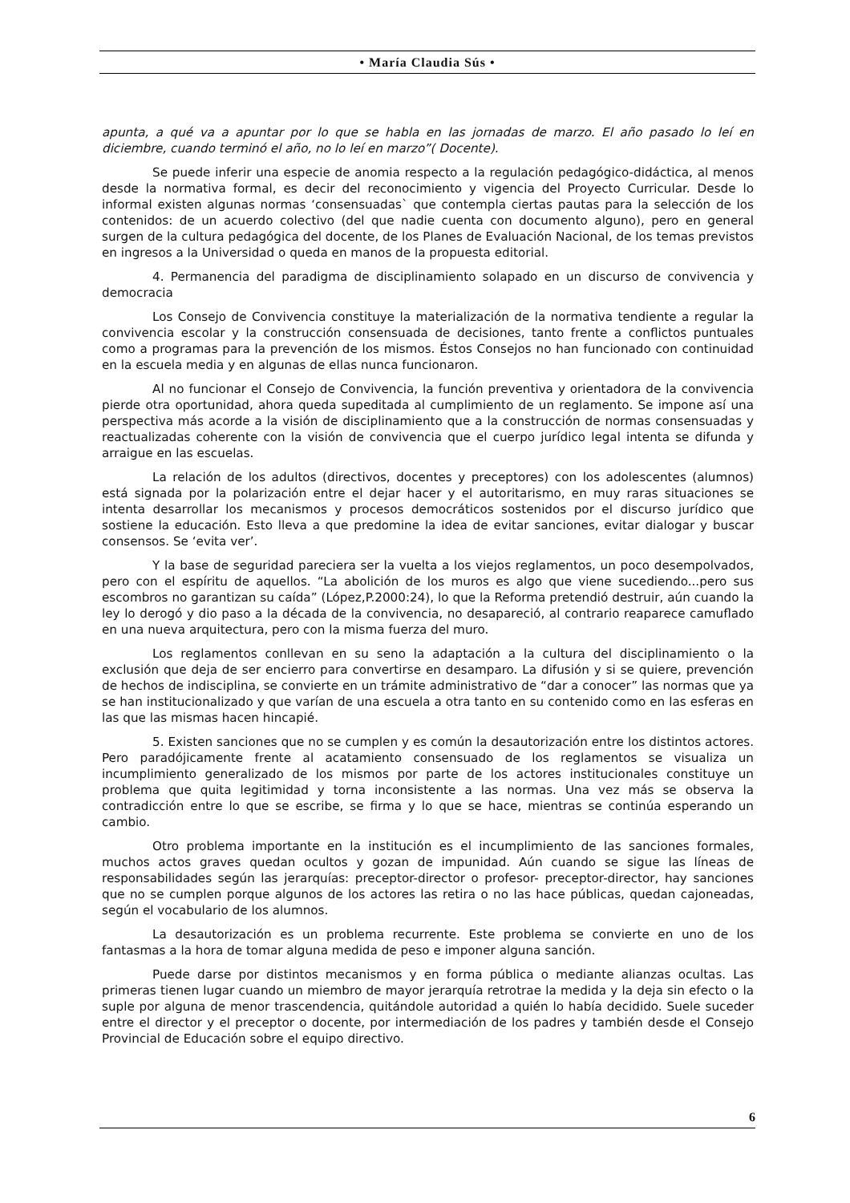• María Claudia Sús •
apunta, a qué va a apuntar por lo que se habla en las jornadas de marzo. El año pasado lo leí en diciembre, cuando terminó el año, no lo leí en marzo”( Docente).
Se puede inferir una especie de anomia respecto a la regulación pedagógico-didáctica, al menos desde la normativa formal, es decir del reconocimiento y vigencia del Proyecto Curricular. Desde lo informal existen algunas normas ‘consensuadas` que contempla ciertas pautas para la selección de los contenidos: de un acuerdo colectivo (del que nadie cuenta con documento alguno), pero en general surgen de la cultura pedagógica del docente, de los Planes de Evaluación Nacional, de los temas previstos en ingresos a la Universidad o queda en manos de la propuesta editorial.
4. Permanencia del paradigma de disciplinamiento solapado en un discurso de convivencia y democracia
Los Consejo de Convivencia constituye la materialización de la normativa tendiente a regular la convivencia escolar y la construcción consensuada de decisiones, tanto frente a conflictos puntuales como a programas para la prevención de los mismos. Éstos Consejos no han funcionado con continuidad en la escuela media y en algunas de ellas nunca funcionaron.
Al no funcionar el Consejo de Convivencia, la función preventiva y orientadora de la convivencia pierde otra oportunidad, ahora queda supeditada al cumplimiento de un reglamento. Se impone así una perspectiva más acorde a la visión de disciplinamiento que a la construcción de normas consensuadas y reactualizadas coherente con la visión de convivencia que el cuerpo jurídico legal intenta se difunda y arraigue en las escuelas.
La relación de los adultos (directivos, docentes y preceptores) con los adolescentes (alumnos) está signada por la polarización entre el dejar hacer y el autoritarismo, en muy raras situaciones se intenta desarrollar los mecanismos y procesos democráticos sostenidos por el discurso jurídico que sostiene la educación. Esto lleva a que predomine la idea de evitar sanciones, evitar dialogar y buscar consensos. Se ‘evita ver’.
Y la base de seguridad pareciera ser la vuelta a los viejos reglamentos, un poco desempolvados, pero con el espíritu de aquellos. “La abolición de los muros es algo que viene sucediendo...pero sus escombros no garantizan su caída” (López,P.2000:24), lo que la Reforma pretendió destruir, aún cuando la ley lo derogó y dio paso a la década de la convivencia, no desapareció, al contrario reaparece camuflado en una nueva arquitectura, pero con la misma fuerza del muro.
Los reglamentos conllevan en su seno la adaptación a la cultura del disciplinamiento o la exclusión que deja de ser encierro para convertirse en desamparo. La difusión y si se quiere, prevención de hechos de indisciplina, se convierte en un trámite administrativo de “dar a conocer” las normas que ya se han institucionalizado y que varían de una escuela a otra tanto en su contenido como en las esferas en las que las mismas hacen hincapié.
5. Existen sanciones que no se cumplen y es común la desautorización entre los distintos actores. Pero paradójicamente frente al acatamiento consensuado de los reglamentos se visualiza un incumplimiento generalizado de los mismos por parte de los actores institucionales constituye un problema que quita legitimidad y torna inconsistente a las normas. Una vez más se observa la contradicción entre lo que se escribe, se firma y lo que se hace, mientras se continúa esperando un cambio.
Otro problema importante en la institución es el incumplimiento de las sanciones formales, muchos actos graves quedan ocultos y gozan de impunidad. Aún cuando se sigue las líneas de responsabilidades según las jerarquías: preceptor-director o profesor- preceptor-director, hay sanciones que no se cumplen porque algunos de los actores las retira o no las hace públicas, quedan cajoneadas, según el vocabulario de los alumnos.
La desautorización es un problema recurrente. Este problema se convierte en uno de los fantasmas a la hora de tomar alguna medida de peso e imponer alguna sanción.
Puede darse por distintos mecanismos y en forma pública o mediante alianzas ocultas. Las primeras tienen lugar cuando un miembro de mayor jerarquía retrotrae la medida y la deja sin efecto o la suple por alguna de menor trascendencia, quitándole autoridad a quién lo había decidido. Suele suceder entre el director y el preceptor o docente, por intermediación de los padres y también desde el Consejo Provincial de Educación sobre el equipo directivo.
6